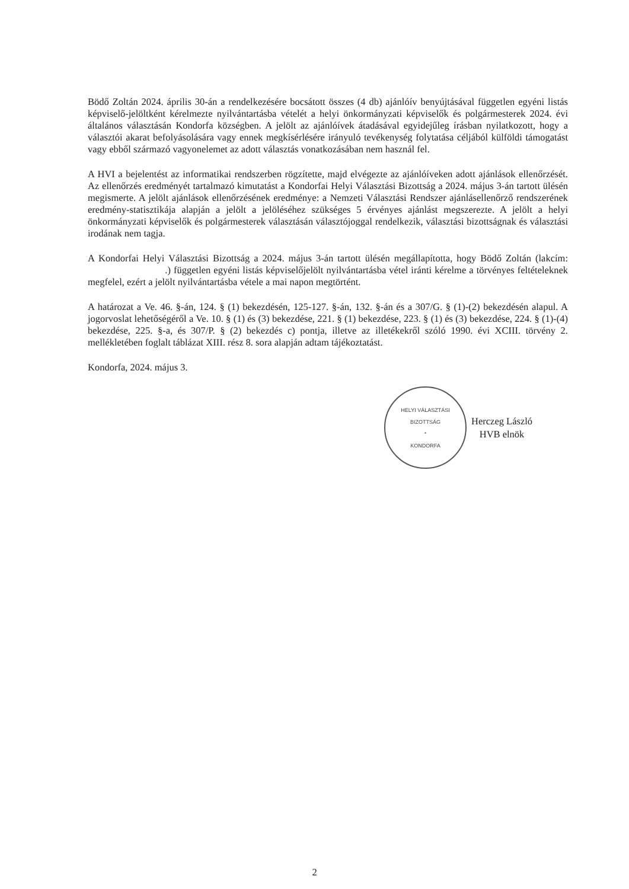Bödő Zoltán 2024. április 30-án a rendelkezésére bocsátott összes (4 db) ajánlóív benyújtásával független egyéni listás képviselő-jelöltként kérelmezte nyilvántartásba vételét a helyi önkormányzati képviselők és polgármesterek 2024. évi általános választásán Kondorfa községben. A jelölt az ajánlóívek átadásával egyidejűleg írásban nyilatkozott, hogy a választói akarat befolyásolására vagy ennek megkísérlésére irányuló tevékenység folytatása céljából külföldi támogatást vagy ebből származó vagyonelemet az adott választás vonatkozásában nem használ fel.
A HVI a bejelentést az informatikai rendszerben rögzítette, majd elvégezte az ajánlóíveken adott ajánlások ellenőrzését. Az ellenőrzés eredményét tartalmazó kimutatást a Kondorfai Helyi Választási Bizottság a 2024. május 3-án tartott ülésén megismerte. A jelölt ajánlások ellenőrzésének eredménye: a Nemzeti Választási Rendszer ajánlásellenőrző rendszerének eredmény-statisztikája alapján a jelölt a jelöléséhez szükséges 5 érvényes ajánlást megszerezte. A jelölt a helyi önkormányzati képviselők és polgármesterek választásán választójoggal rendelkezik, választási bizottságnak és választási irodának nem tagja.
A Kondorfai Helyi Választási Bizottság a 2024. május 3-án tartott ülésén megállapította, hogy Bödő Zoltán (lakcím: .) független egyéni listás képviselőjelölt nyilvántartásba vétel iránti kérelme a törvényes feltételeknek megfelel, ezért a jelölt nyilvántartásba vétele a mai napon megtörtént.
A határozat a Ve. 46. §-án, 124. § (1) bekezdésén, 125-127. §-án, 132. §-án és a 307/G. § (1)-(2) bekezdésén alapul. A jogorvoslat lehetőségéről a Ve. 10. § (1) és (3) bekezdése, 221. § (1) bekezdése, 223. § (1) és (3) bekezdése, 224. § (1)-(4) bekezdése, 225. §-a, és 307/P. § (2) bekezdés c) pontja, illetve az illetékekről szóló 1990. évi XCIII. törvény 2. mellékletében foglalt táblázat XIII. rész 8. sora alapján adtam tájékoztatást.
Kondorfa, 2024. május 3.
HELYI VÁLASZTÁSI BIZOTTSÁG
*
KONDORFA
Herczeg László
HVB elnök
2